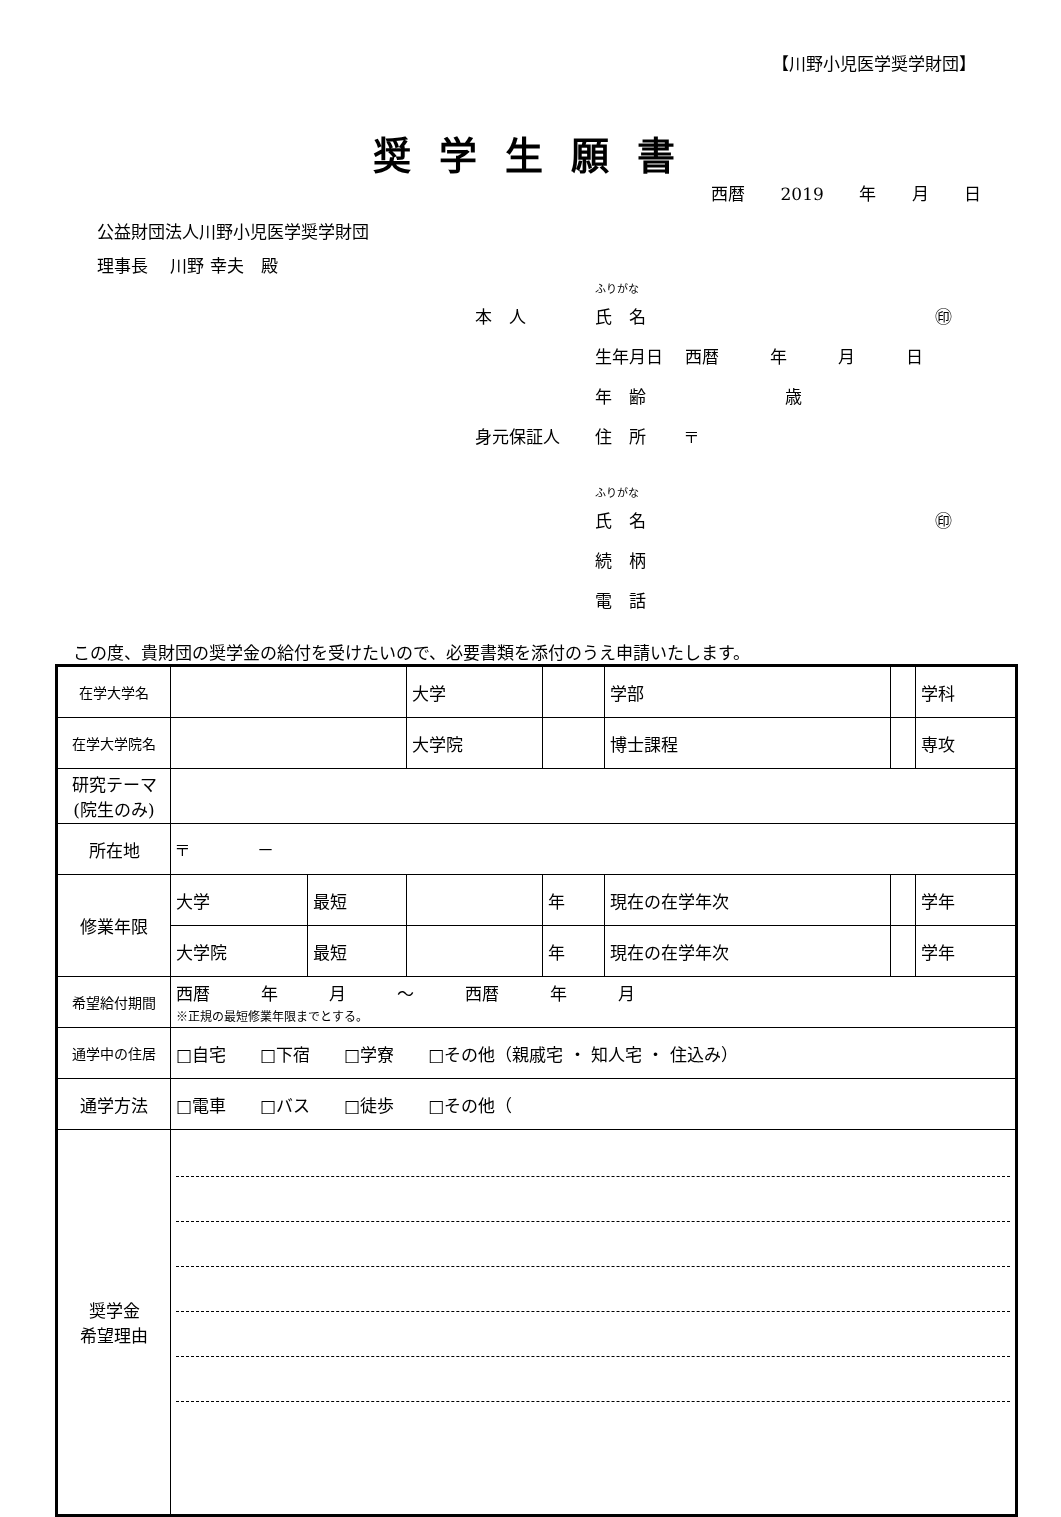【川野小児医学奨学財団】
奨学生願書
西暦 2019 年 月 日
公益財団法人川野小児医学奨学財団
理事長　 川野 幸夫　殿
ふりがな
本　人 氏　名 ㊞
生年月日 西暦　　　年　　　月　　　日
年　齢 歳
身元保証人 住　所 〒
ふりがな
氏　名 ㊞
続　柄
電　話
この度、貴財団の奨学金の給付を受けたいので、必要書類を添付のうえ申請いたします。
| 在学大学名 | | | 大学 | | | 学部 | | 学科 |
| 在学大学院名 | | | 大学院 | | | 博士課程 | | 専攻 |
| 研究テーマ (院生のみ) | | | | | | | | |
| 所在地 | 〒 － | | | | | | | |
| 修業年限 | 大学 | 最短 | | 年 | 現在の在学年次 | | | 学年 |
| | 大学院 | 最短 | | 年 | 現在の在学年次 | | | 学年 |
| 希望給付期間 | 西暦 年 月 ～ 西暦 年 月 ※正規の最短修業年限までとする。 | | | | | | | |
| 通学中の住居 | □自宅 □下宿 □学寮 □その他（親戚宅 ・ 知人宅 ・ 住込み） | | | | | | | |
| 通学方法 | □電車 □バス □徒歩 □その他（ | | | | | | | |
| 奨学金 希望理由 | | | | | | | | |